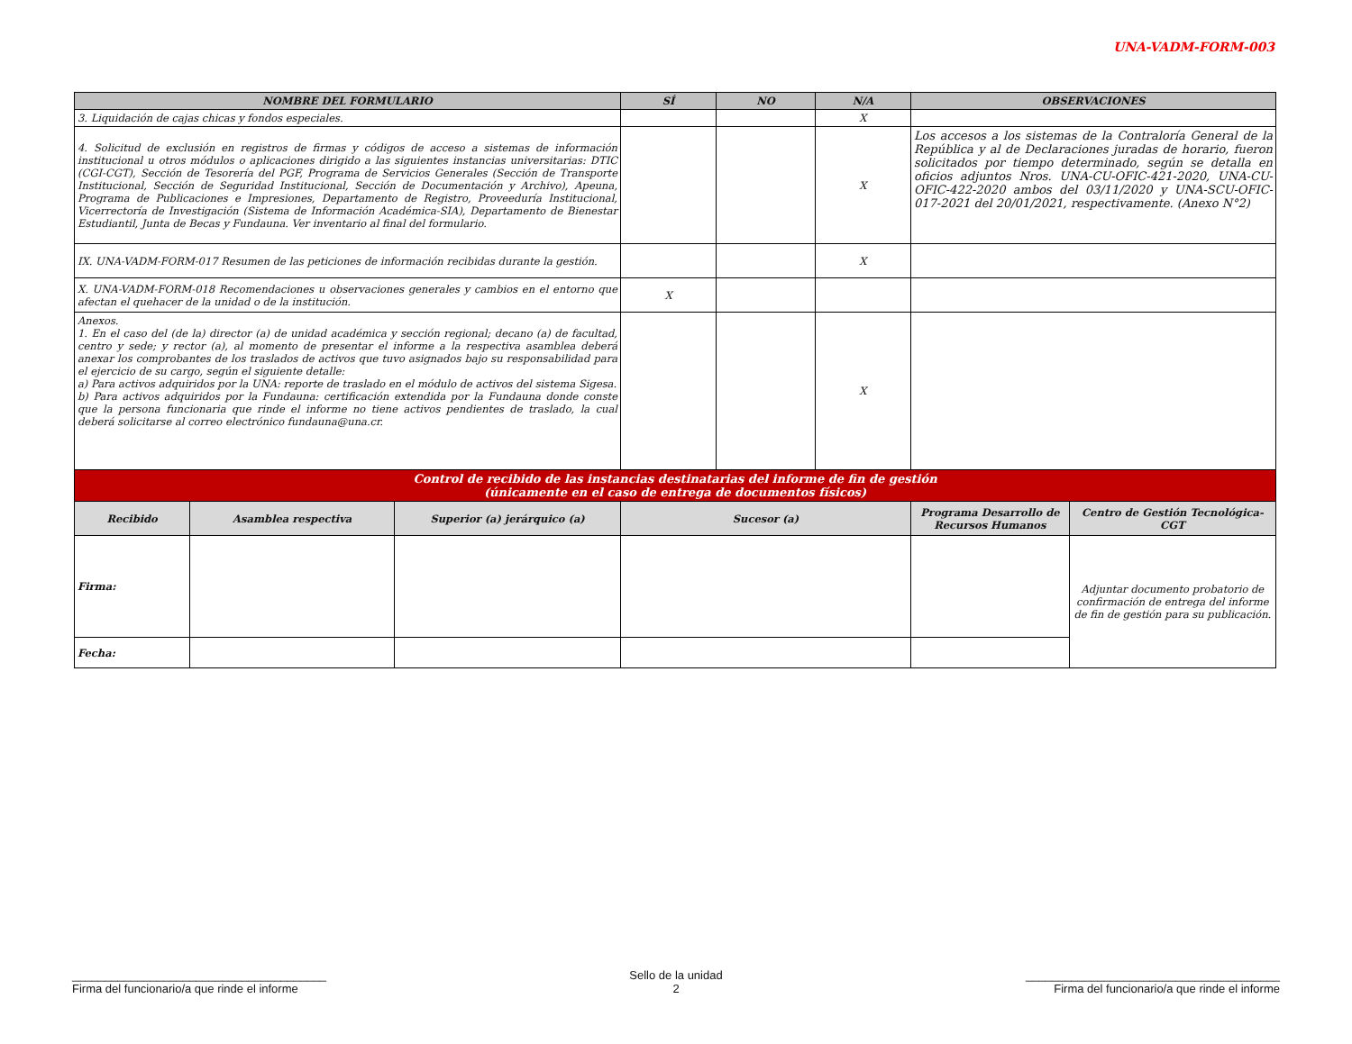UNA-VADM-FORM-003
| NOMBRE DEL FORMULARIO | | | SÍ | NO | N/A | OBSERVACIONES | |
| --- | --- | --- | --- | --- | --- | --- | --- |
| 3. Liquidación de cajas chicas y fondos especiales. | | | | | X | | |
| 4. Solicitud de exclusión en registros de firmas y códigos de acceso a sistemas de información institucional u otros módulos o aplicaciones dirigido a las siguientes instancias universitarias: DTIC (CGI-CGT), Sección de Tesorería del PGF, Programa de Servicios Generales (Sección de Transporte Institucional, Sección de Seguridad Institucional, Sección de Documentación y Archivo), Apeuna, Programa de Publicaciones e Impresiones, Departamento de Registro, Proveeduría Institucional, Vicerrectoría de Investigación (Sistema de Información Académica-SIA), Departamento de Bienestar Estudiantil, Junta de Becas y Fundauna. Ver inventario al final del formulario. | | | | | X | Los accesos a los sistemas de la Contraloría General de la República y al de Declaraciones juradas de horario, fueron solicitados por tiempo determinado, según se detalla en oficios adjuntos Nros. UNA-CU-OFIC-421-2020, UNA-CU-OFIC-422-2020 ambos del 03/11/2020 y UNA-SCU-OFIC-017-2021 del 20/01/2021, respectivamente. (Anexo N°2) | |
| IX. UNA-VADM-FORM-017 Resumen de las peticiones de información recibidas durante la gestión. | | | | | X | | |
| X. UNA-VADM-FORM-018 Recomendaciones u observaciones generales y cambios en el entorno que afectan el quehacer de la unidad o de la institución. | | | X | | | | |
| Anexos. 1. En el caso del (de la) director (a) de unidad académica y sección regional; decano (a) de facultad, centro y sede; y rector (a), al momento de presentar el informe a la respectiva asamblea deberá anexar los comprobantes de los traslados de activos que tuvo asignados bajo su responsabilidad para el ejercicio de su cargo, según el siguiente detalle: a) Para activos adquiridos por la UNA: reporte de traslado en el módulo de activos del sistema Sigesa. b) Para activos adquiridos por la Fundauna: certificación extendida por la Fundauna donde conste que la persona funcionaria que rinde el informe no tiene activos pendientes de traslado, la cual deberá solicitarse al correo electrónico fundauna@una.cr. | | | | | X | | |
| Control de recibido de las instancias destinatarias del informe de fin de gestión (únicamente en el caso de entrega de documentos físicos) | | | | | | | |
| Recibido | Asamblea respectiva | Superior (a) jerárquico (a) | Sucesor (a) | | | Programa Desarrollo de Recursos Humanos | Centro de Gestión Tecnológica-CGT |
| Firma: | | | | | | | Adjuntar documento probatorio de confirmación de entrega del informe de fin de gestión para su publicación. |
| Fecha: | | | | | | | |
_______________________________________
Firma del funcionario/a que rinde el informe
Sello de la unidad
2
_______________________________________
Firma del funcionario/a que rinde el informe